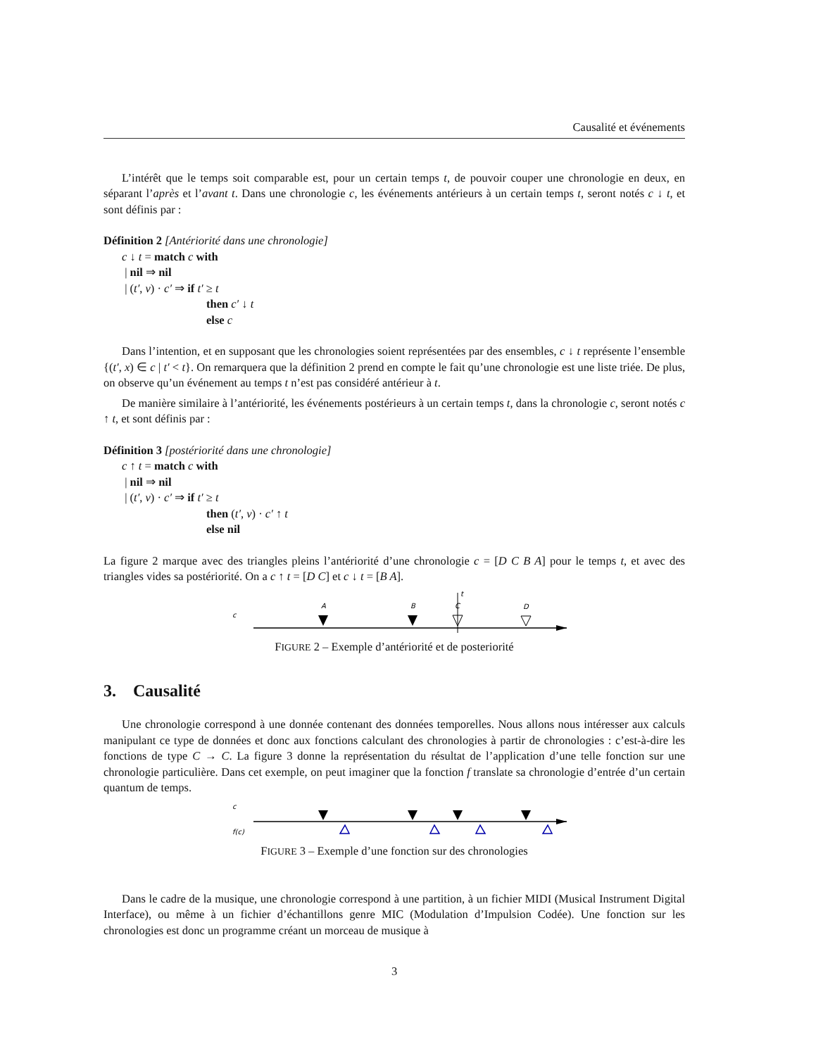Causalité et événements
L’intérêt que le temps soit comparable est, pour un certain temps t, de pouvoir couper une chronologie en deux, en séparant l’après et l’avant t. Dans une chronologie c, les événements antérieurs à un certain temps t, seront notés c ↓ t, et sont définis par :
Définition 2 [Antériorité dans une chronologie]
c ↓ t = match c with
| nil ⇒ nil
| (t′, v) · c′ ⇒ if t′ ≥ t
then c′ ↓ t
else c
Dans l’intention, et en supposant que les chronologies soient représentées par des ensembles, c ↓ t représente l’ensemble {(t′, x) ∈ c | t′ < t}. On remarquera que la définition 2 prend en compte le fait qu’une chronologie est une liste triée. De plus, on observe qu’un événement au temps t n’est pas considéré antérieur à t.
De manière similaire à l’antériorité, les événements postérieurs à un certain temps t, dans la chronologie c, seront notés c ↑ t, et sont définis par :
Définition 3 [postériorité dans une chronologie]
c ↑ t = match c with
| nil ⇒ nil
| (t′, v) · c′ ⇒ if t′ ≥ t
then (t′, v) · c′ ↑ t
else nil
La figure 2 marque avec des triangles pleins l’antériorité d’une chronologie c = [D C B A] pour le temps t, et avec des triangles vides sa postériorité. On a c ↑ t = [D C] et c ↓ t = [B A].
c
A
B
t
C
D
FIGURE 2 – Exemple d’antériorité et de posteriorité
3. Causalité
Une chronologie correspond à une donnée contenant des données temporelles. Nous allons nous intéresser aux calculs manipulant ce type de données et donc aux fonctions calculant des chronologies à partir de chronologies : c’est-à-dire les fonctions de type C → C. La figure 3 donne la représentation du résultat de l’application d’une telle fonction sur une chronologie particulière. Dans cet exemple, on peut imaginer que la fonction f translate sa chronologie d’entrée d’un certain quantum de temps.
c
f(c)
FIGURE 3 – Exemple d’une fonction sur des chronologies
Dans le cadre de la musique, une chronologie correspond à une partition, à un fichier MIDI (Musical Instrument Digital Interface), ou même à un fichier d’échantillons genre MIC (Modulation d’Impulsion Codée). Une fonction sur les chronologies est donc un programme créant un morceau de musique à
3